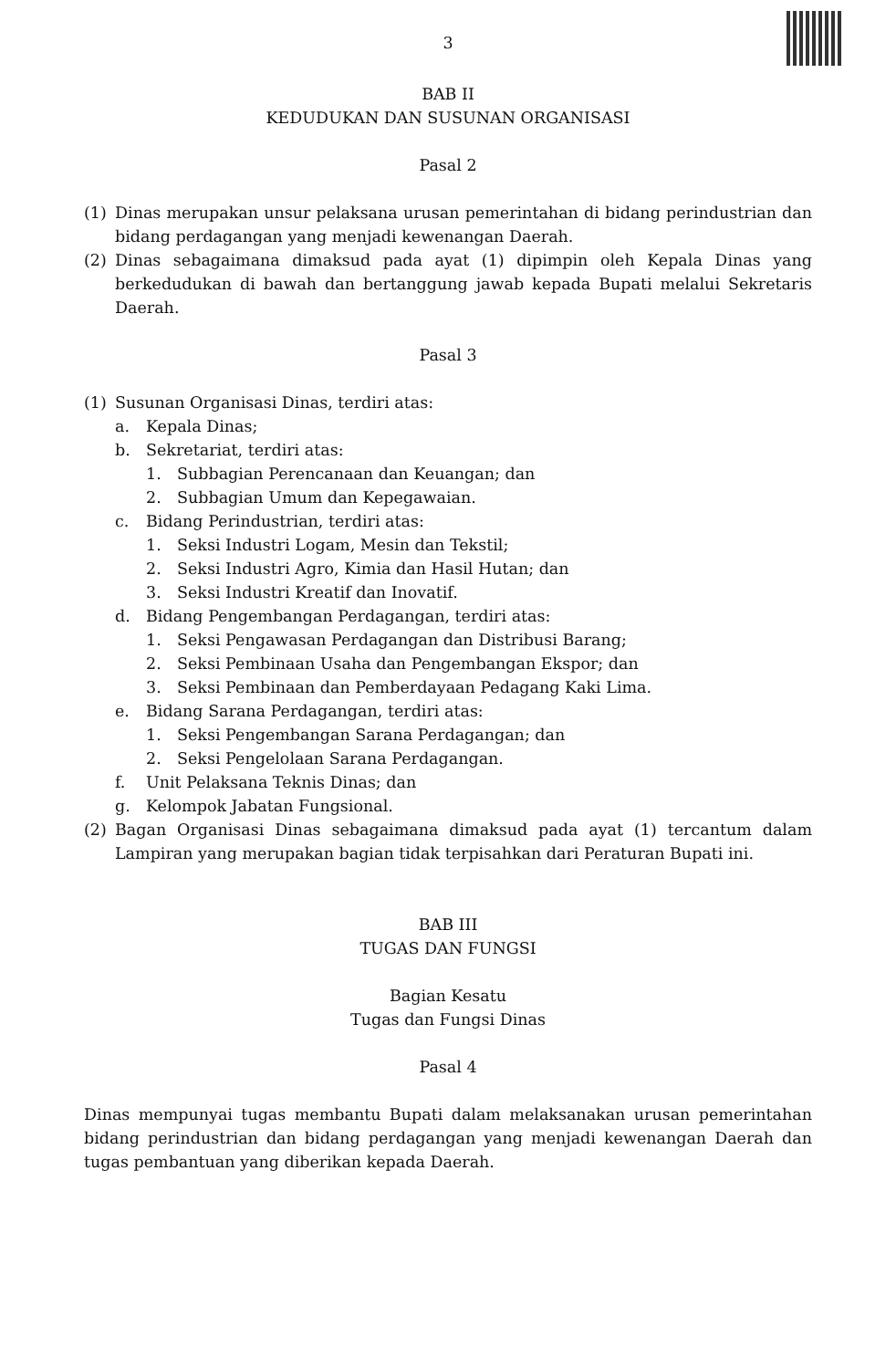3
BAB II
KEDUDUKAN DAN SUSUNAN ORGANISASI
Pasal 2
(1) Dinas merupakan unsur pelaksana urusan pemerintahan di bidang perindustrian dan bidang perdagangan yang menjadi kewenangan Daerah.
(2) Dinas sebagaimana dimaksud pada ayat (1) dipimpin oleh Kepala Dinas yang berkedudukan di bawah dan bertanggung jawab kepada Bupati melalui Sekretaris Daerah.
Pasal 3
(1) Susunan Organisasi Dinas, terdiri atas:
a. Kepala Dinas;
b. Sekretariat, terdiri atas:
1. Subbagian Perencanaan dan Keuangan; dan
2. Subbagian Umum dan Kepegawaian.
c. Bidang Perindustrian, terdiri atas:
1. Seksi Industri Logam, Mesin dan Tekstil;
2. Seksi Industri Agro, Kimia dan Hasil Hutan; dan
3. Seksi Industri Kreatif dan Inovatif.
d. Bidang Pengembangan Perdagangan, terdiri atas:
1. Seksi Pengawasan Perdagangan dan Distribusi Barang;
2. Seksi Pembinaan Usaha dan Pengembangan Ekspor; dan
3. Seksi Pembinaan dan Pemberdayaan Pedagang Kaki Lima.
e. Bidang Sarana Perdagangan, terdiri atas:
1. Seksi Pengembangan Sarana Perdagangan; dan
2. Seksi Pengelolaan Sarana Perdagangan.
f. Unit Pelaksana Teknis Dinas; dan
g. Kelompok Jabatan Fungsional.
(2) Bagan Organisasi Dinas sebagaimana dimaksud pada ayat (1) tercantum dalam Lampiran yang merupakan bagian tidak terpisahkan dari Peraturan Bupati ini.
BAB III
TUGAS DAN FUNGSI
Bagian Kesatu
Tugas dan Fungsi Dinas
Pasal 4
Dinas mempunyai tugas membantu Bupati dalam melaksanakan urusan pemerintahan bidang perindustrian dan bidang perdagangan yang menjadi kewenangan Daerah dan tugas pembantuan yang diberikan kepada Daerah.